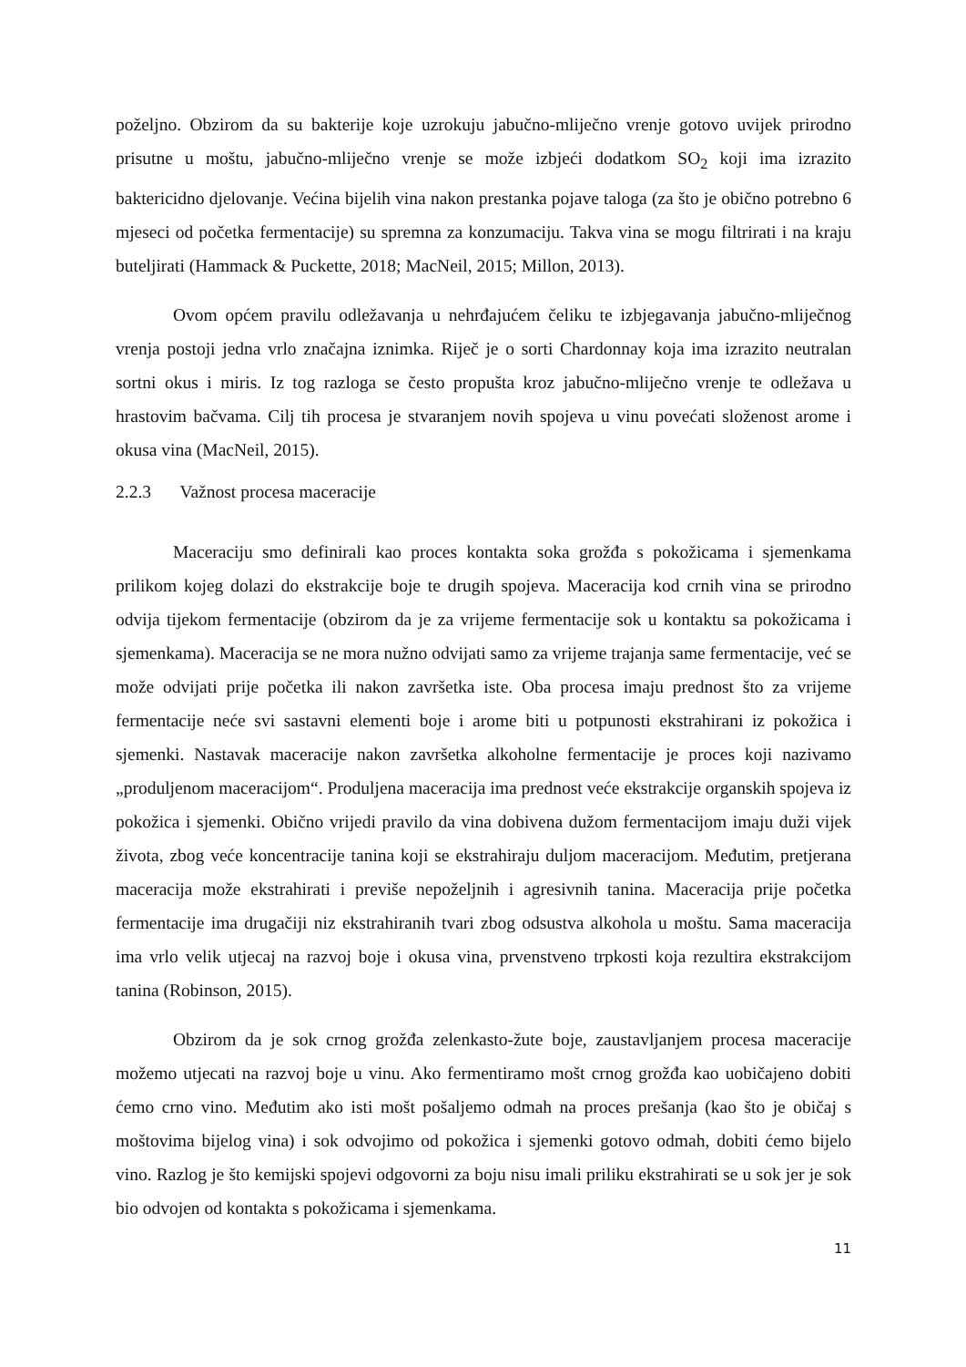poželjno. Obzirom da su bakterije koje uzrokuju jabučno-mliječno vrenje gotovo uvijek prirodno prisutne u moštu, jabučno-mliječno vrenje se može izbjeći dodatkom SO<sub>2</sub> koji ima izrazito baktericidno djelovanje. Većina bijelih vina nakon prestanka pojave taloga (za što je obično potrebno 6 mjeseci od početka fermentacije) su spremna za konzumaciju. Takva vina se mogu filtrirati i na kraju buteljirati (Hammack & Puckette, 2018; MacNeil, 2015; Millon, 2013).
Ovom općem pravilu odležavanja u nehrđajućem čeliku te izbjegavanja jabučno-mliječnog vrenja postoji jedna vrlo značajna iznimka. Riječ je o sorti Chardonnay koja ima izrazito neutralan sortni okus i miris. Iz tog razloga se često propušta kroz jabučno-mliječno vrenje te odležava u hrastovim bačvama. Cilj tih procesa je stvaranjem novih spojeva u vinu povećati složenost arome i okusa vina (MacNeil, 2015).
2.2.3 Važnost procesa maceracije
Maceraciju smo definirali kao proces kontakta soka grožđa s pokožicama i sjemenkama prilikom kojeg dolazi do ekstrakcije boje te drugih spojeva. Maceracija kod crnih vina se prirodno odvija tijekom fermentacije (obzirom da je za vrijeme fermentacije sok u kontaktu sa pokožicama i sjemenkama). Maceracija se ne mora nužno odvijati samo za vrijeme trajanja same fermentacije, već se može odvijati prije početka ili nakon završetka iste. Oba procesa imaju prednost što za vrijeme fermentacije neće svi sastavni elementi boje i arome biti u potpunosti ekstrahirani iz pokožica i sjemenki. Nastavak maceracije nakon završetka alkoholne fermentacije je proces koji nazivamo „produljenom maceracijom“. Produljena maceracija ima prednost veće ekstrakcije organskih spojeva iz pokožica i sjemenki. Obično vrijedi pravilo da vina dobivena dužom fermentacijom imaju duži vijek života, zbog veće koncentracije tanina koji se ekstrahiraju duljom maceracijom. Međutim, pretjerana maceracija može ekstrahirati i previše nepoželjnih i agresivnih tanina. Maceracija prije početka fermentacije ima drugačiji niz ekstrahiranih tvari zbog odsustva alkohola u moštu. Sama maceracija ima vrlo velik utjecaj na razvoj boje i okusa vina, prvenstveno trpkosti koja rezultira ekstrakcijom tanina (Robinson, 2015).
Obzirom da je sok crnog grožđa zelenkasto-žute boje, zaustavljanjem procesa maceracije možemo utjecati na razvoj boje u vinu. Ako fermentiramo mošt crnog grožđa kao uobičajeno dobiti ćemo crno vino. Međutim ako isti mošt pošaljemo odmah na proces prešanja (kao što je običaj s moštovima bijelog vina) i sok odvojimo od pokožica i sjemenki gotovo odmah, dobiti ćemo bijelo vino. Razlog je što kemijski spojevi odgovorni za boju nisu imali priliku ekstrahirati se u sok jer je sok bio odvojen od kontakta s pokožicama i sjemenkama.
11